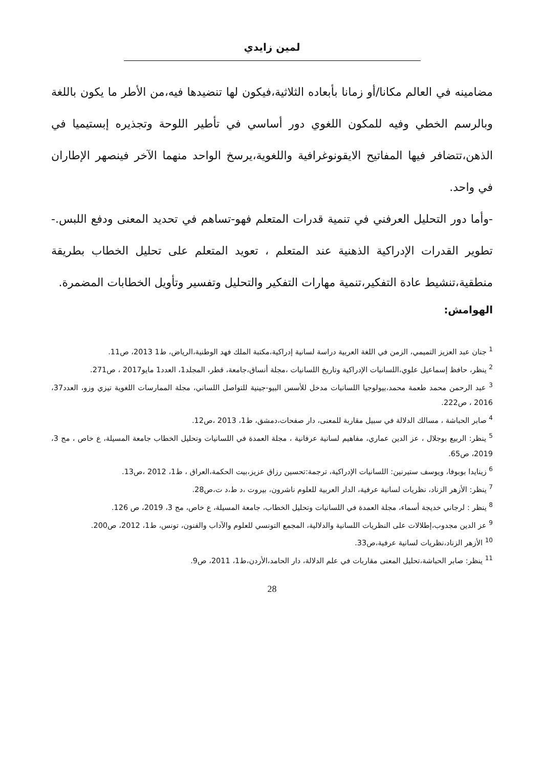لمين زايدي
مضامينه في العالم مكانا/أو زمانا بأبعاده الثلاثية،فيكون لها تنضيدها فيه،من الأطر ما يكون باللغة وبالرسم الخطي وفيه للمكون اللغوي دور أساسي في تأطير اللوحة وتجذيره إبستيميا في الذهن،تتضافر فيها المفاتيح الايقونوغرافية واللغوية،يرسخ الواحد منهما الآخر فينصهر الإطاران في واحد.
-وأما دور التحليل العرفني في تنمية قدرات المتعلم فهو-تساهم في تحديد المعنى ودفع اللبس.- تطوير القدرات الإدراكية الذهنية عند المتعلم ، تعويد المتعلم على تحليل الخطاب بطريقة منطقية،تنشيط عادة التفكير،تنمية مهارات التفكير والتحليل وتفسير وتأويل الخطابات المضمرة.
الهوامش:
<sup>1</sup> جنان عبد العزيز التميمي، الزمن في اللغة العربية دراسة لسانية إدراكية،مكتبة الملك فهد الوطنية،الرياض، ط1 2013، ص11.
<sup>2</sup> ينظر، حافظ إسماعيل علوي،اللسانيات الإدراكية وتاريخ اللسانيات ،مجلة أنساق،جامعة، قطر، المجلد1، العدد1 مايو2017 ، ص271.
<sup>3</sup> عبد الرحمن محمد طعمة محمد،بيولوجيا اللسانيات مدخل للأسس البيو-جينية للتواصل اللساني، مجلة الممارسات اللغوية تيزي وزو، العدد37، 2016 ، ص222.
<sup>4</sup> صابر الحباشة ، مسالك الدلالة في سبيل مقاربة للمعنى، دار صفحات،دمشق، ط1، 2013 ،ص12.
<sup>5</sup> ينظر: الربيع بوجلال ، عز الدين عماري، مفاهيم لسانية عرفانية ، مجلة العمدة في اللسانيات وتحليل الخطاب جامعة المسيلة، ع خاص ، مج 3، 2019، ص65.
<sup>6</sup> زينايدا بوبوفا، ويوسف ستيرنين: اللسانيات الإدراكية، ترجمة:تحسين رزاق عزيز،بيت الحكمة،العراق ، ط1، 2012 ،ص13.
<sup>7</sup> ينظر: الأزهر الزناد، نظريات لسانية عرفية، الدار العربية للعلوم ناشرون، بيروت ،د ط،د ت،ص28.
<sup>8</sup> ينظر : لرجاني خديجة أسماء، مجلة العمدة في اللسانيات وتحليل الخطاب، جامعة المسيلة، ع خاص، مج 3، 2019، ص 126.
<sup>9</sup> عز الدين مجدوب،إطلالات على النظريات اللسانية والدلالية، المجمع التونسي للعلوم والآداب والفنون، تونس، ط1، 2012، ص200.
<sup>10</sup> الأزهر الزناد،نظريات لسانية عرفية،ص33.
<sup>11</sup> ينظر: صابر الحباشة،تحليل المعنى مقاربات في علم الدلالة، دار الحامد،الأردن،ط1، 2011، ص9.
28